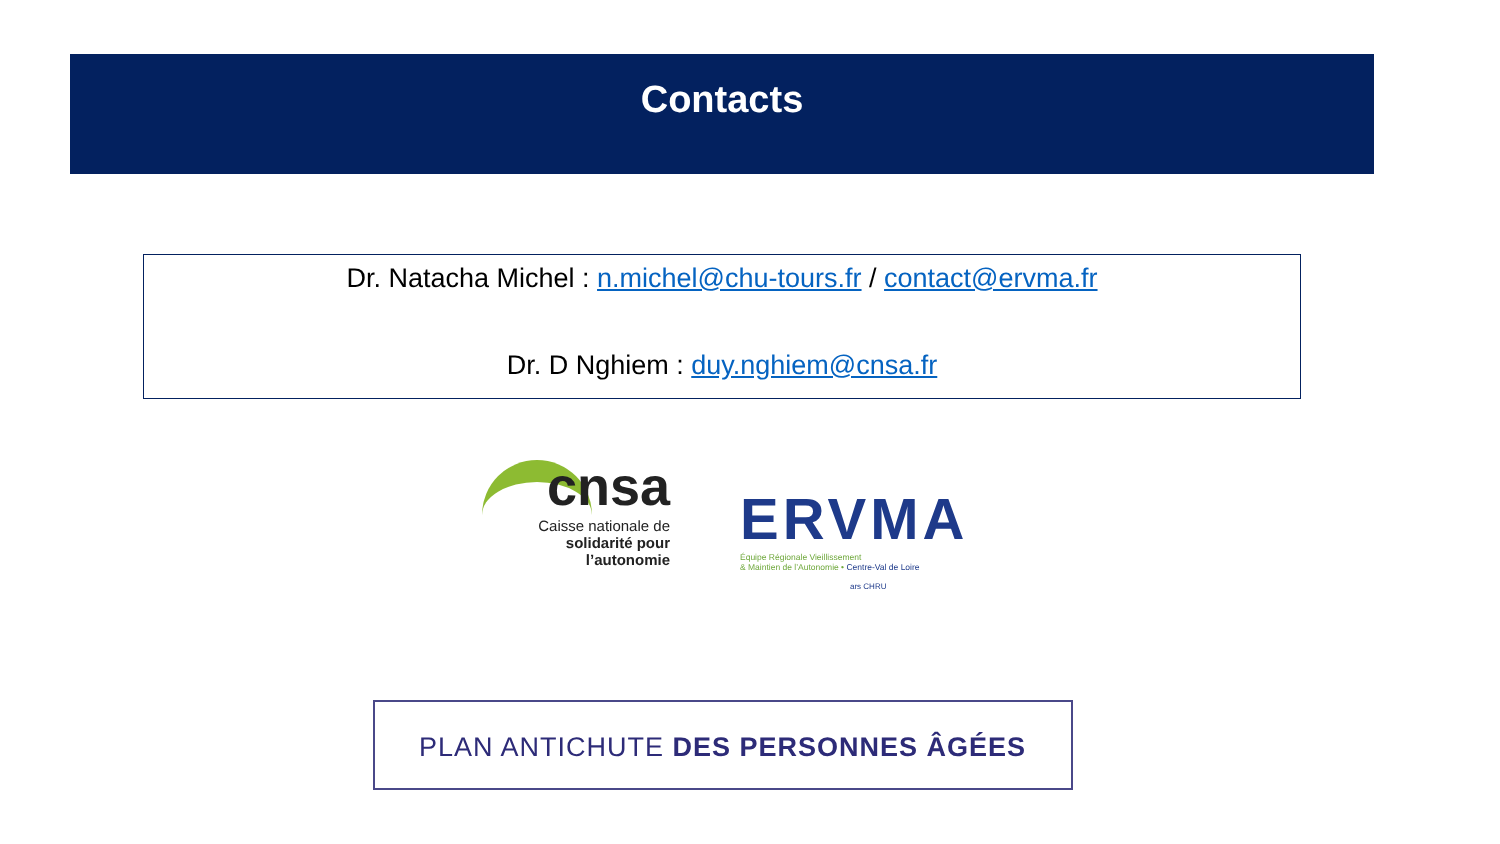Contacts
Dr. Natacha Michel : n.michel@chu-tours.fr / contact@ervma.fr
Dr. D Nghiem : duy.nghiem@cnsa.fr
cnsa
Caisse nationale de
solidarité pour l’autonomie
ERVMA
Équipe Régionale Vieillissement
& Maintien de l’Autonomie • Centre-Val de Loire
ars CHRU
PLAN ANTICHUTE DES PERSONNES ÂGÉES